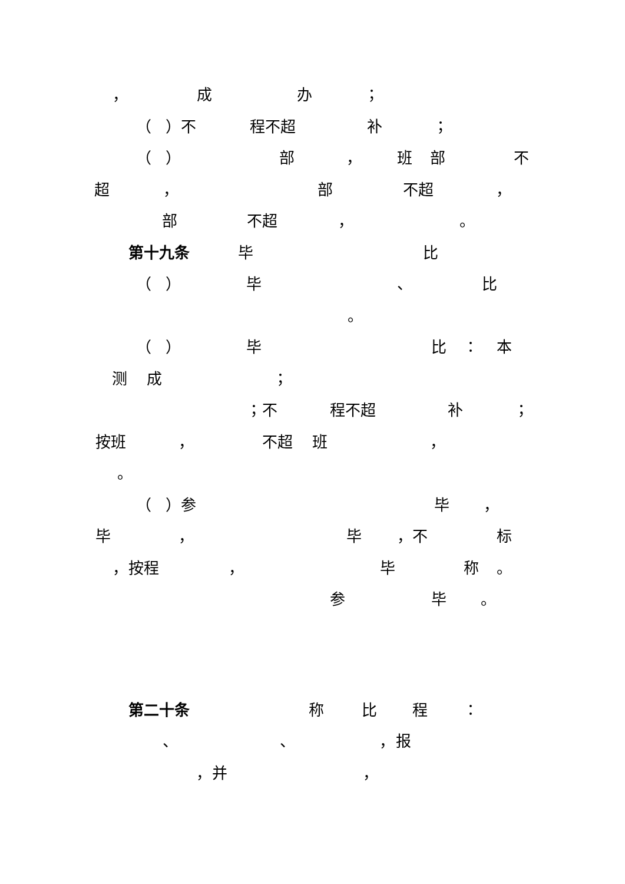， 成 办 ；
（ ）不 程不超 补 ；
（ ） 部 ， 班 部 不
超 ， 部 不超 ，
部 不超 ， 。
第十九条 毕 比
（ ） 毕 、 比
。
（ ） 毕 比 ： 本
测 成 ；
；不 程不超 补 ；
按班 ， 不超 班 ，
。
（ ）参 毕 ，
毕 ， 毕 ，不 标
，按程 ， 毕 称 。
参 毕 。
第二十条 称 比 程 ：
、 、 ，报
，并 ，